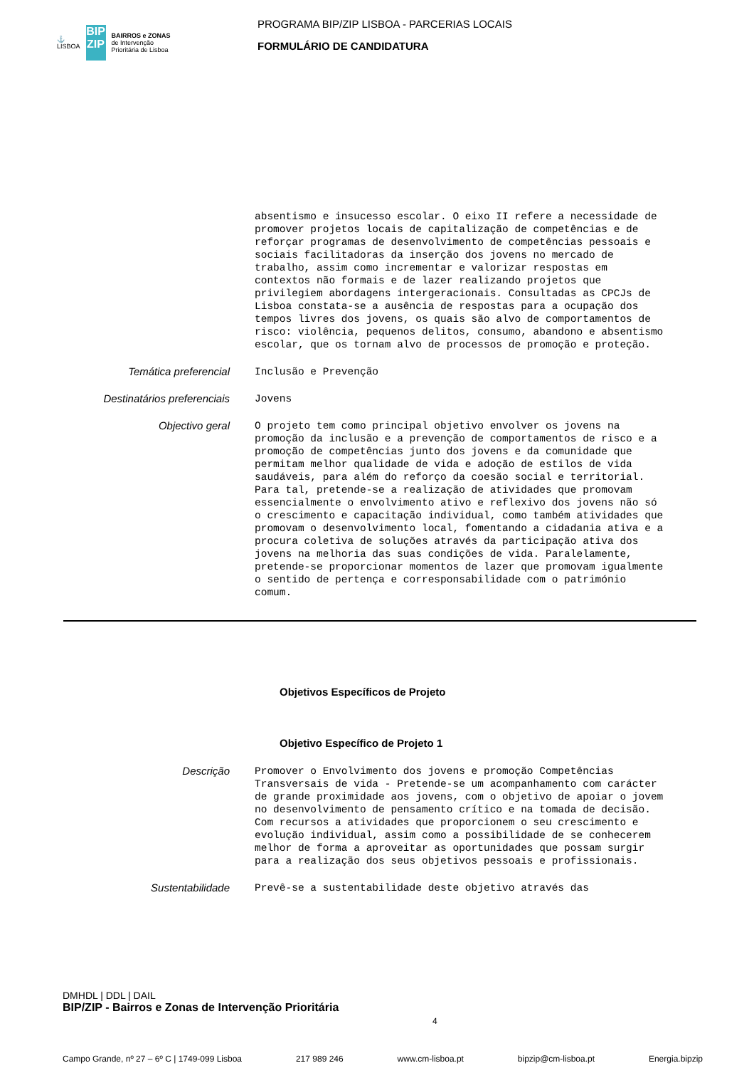⚓
LISBOA
BIP ZIP
BAIRROS e ZONAS
de Intervenção
Prioritária de Lisboa
PROGRAMA BIP/ZIP LISBOA - PARCERIAS LOCAIS
FORMULÁRIO DE CANDIDATURA
absentismo e insucesso escolar. O eixo II refere a necessidade de promover projetos locais de capitalização de competências e de reforçar programas de desenvolvimento de competências pessoais e sociais facilitadoras da inserção dos jovens no mercado de trabalho, assim como incrementar e valorizar respostas em contextos não formais e de lazer realizando projetos que privilegiem abordagens intergeracionais. Consultadas as CPCJs de Lisboa constata-se a ausência de respostas para a ocupação dos tempos livres dos jovens, os quais são alvo de comportamentos de risco: violência, pequenos delitos, consumo, abandono e absentismo escolar, que os tornam alvo de processos de promoção e proteção.
Temática preferencial
Inclusão e Prevenção
Destinatários preferenciais
Jovens
Objectivo geral
O projeto tem como principal objetivo envolver os jovens na promoção da inclusão e a prevenção de comportamentos de risco e a promoção de competências junto dos jovens e da comunidade que permitam melhor qualidade de vida e adoção de estilos de vida saudáveis, para além do reforço da coesão social e territorial. Para tal, pretende-se a realização de atividades que promovam essencialmente o envolvimento ativo e reflexivo dos jovens não só o crescimento e capacitação individual, como também atividades que promovam o desenvolvimento local, fomentando a cidadania ativa e a procura coletiva de soluções através da participação ativa dos jovens na melhoria das suas condições de vida. Paralelamente, pretende-se proporcionar momentos de lazer que promovam igualmente o sentido de pertença e corresponsabilidade com o património comum.
Objetivos Específicos de Projeto
Objetivo Específico de Projeto 1
Descrição
Promover o Envolvimento dos jovens e promoção Competências Transversais de vida - Pretende-se um acompanhamento com carácter de grande proximidade aos jovens, com o objetivo de apoiar o jovem no desenvolvimento de pensamento crítico e na tomada de decisão. Com recursos a atividades que proporcionem o seu crescimento e evolução individual, assim como a possibilidade de se conhecerem melhor de forma a aproveitar as oportunidades que possam surgir para a realização dos seus objetivos pessoais e profissionais.
Sustentabilidade
Prevê-se a sustentabilidade deste objetivo através das
DMHDL | DDL | DAIL
BIP/ZIP - Bairros e Zonas de Intervenção Prioritária 4
Campo Grande, nº 27 – 6º C | 1749-099 Lisboa 217 989 246 www.cm-lisboa.pt bipzip@cm-lisboa.pt Energia.bipzip